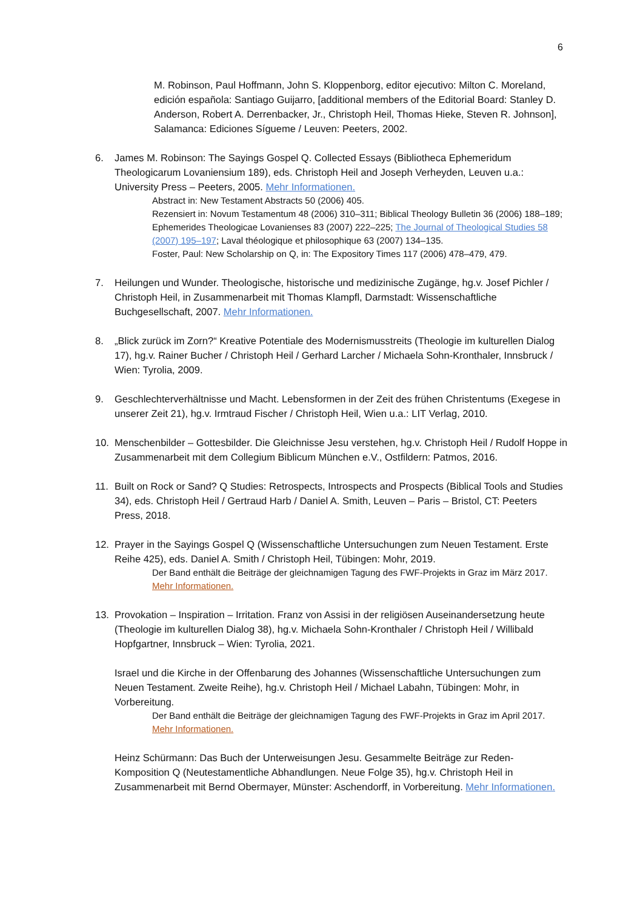6
M. Robinson, Paul Hoffmann, John S. Kloppenborg, editor ejecutivo: Milton C. Moreland, edición española: Santiago Guijarro, [additional members of the Editorial Board: Stanley D. Anderson, Robert A. Derrenbacker, Jr., Christoph Heil, Thomas Hieke, Steven R. Johnson], Salamanca: Ediciones Sígueme / Leuven: Peeters, 2002.
6. James M. Robinson: The Sayings Gospel Q. Collected Essays (Bibliotheca Ephemeridum Theologicarum Lovaniensium 189), eds. Christoph Heil and Joseph Verheyden, Leuven u.a.: University Press – Peeters, 2005. Mehr Informationen.
Abstract in: New Testament Abstracts 50 (2006) 405.
Rezensiert in: Novum Testamentum 48 (2006) 310–311; Biblical Theology Bulletin 36 (2006) 188–189; Ephemerides Theologicae Lovanienses 83 (2007) 222–225; The Journal of Theological Studies 58 (2007) 195–197; Laval théologique et philosophique 63 (2007) 134–135.
Foster, Paul: New Scholarship on Q, in: The Expository Times 117 (2006) 478–479, 479.
7. Heilungen und Wunder. Theologische, historische und medizinische Zugänge, hg.v. Josef Pichler / Christoph Heil, in Zusammenarbeit mit Thomas Klampfl, Darmstadt: Wissenschaftliche Buchgesellschaft, 2007. Mehr Informationen.
8. „Blick zurück im Zorn?“ Kreative Potentiale des Modernismusstreits (Theologie im kulturellen Dialog 17), hg.v. Rainer Bucher / Christoph Heil / Gerhard Larcher / Michaela Sohn-Kronthaler, Innsbruck / Wien: Tyrolia, 2009.
9. Geschlechterverhältnisse und Macht. Lebensformen in der Zeit des frühen Christentums (Exegese in unserer Zeit 21), hg.v. Irmtraud Fischer / Christoph Heil, Wien u.a.: LIT Verlag, 2010.
10. Menschenbilder – Gottesbilder. Die Gleichnisse Jesu verstehen, hg.v. Christoph Heil / Rudolf Hoppe in Zusammenarbeit mit dem Collegium Biblicum München e.V., Ostfildern: Patmos, 2016.
11. Built on Rock or Sand? Q Studies: Retrospects, Introspects and Prospects (Biblical Tools and Studies 34), eds. Christoph Heil / Gertraud Harb / Daniel A. Smith, Leuven – Paris – Bristol, CT: Peeters Press, 2018.
12. Prayer in the Sayings Gospel Q (Wissenschaftliche Untersuchungen zum Neuen Testament. Erste Reihe 425), eds. Daniel A. Smith / Christoph Heil, Tübingen: Mohr, 2019.
Der Band enthält die Beiträge der gleichnamigen Tagung des FWF-Projekts in Graz im März 2017. Mehr Informationen.
13. Provokation – Inspiration – Irritation. Franz von Assisi in der religiösen Auseinandersetzung heute (Theologie im kulturellen Dialog 38), hg.v. Michaela Sohn-Kronthaler / Christoph Heil / Willibald Hopfgartner, Innsbruck – Wien: Tyrolia, 2021.
Israel und die Kirche in der Offenbarung des Johannes (Wissenschaftliche Untersuchungen zum Neuen Testament. Zweite Reihe), hg.v. Christoph Heil / Michael Labahn, Tübingen: Mohr, in Vorbereitung.
Der Band enthält die Beiträge der gleichnamigen Tagung des FWF-Projekts in Graz im April 2017. Mehr Informationen.
Heinz Schürmann: Das Buch der Unterweisungen Jesu. Gesammelte Beiträge zur Reden-Komposition Q (Neutestamentliche Abhandlungen. Neue Folge 35), hg.v. Christoph Heil in Zusammenarbeit mit Bernd Obermayer, Münster: Aschendorff, in Vorbereitung. Mehr Informationen.